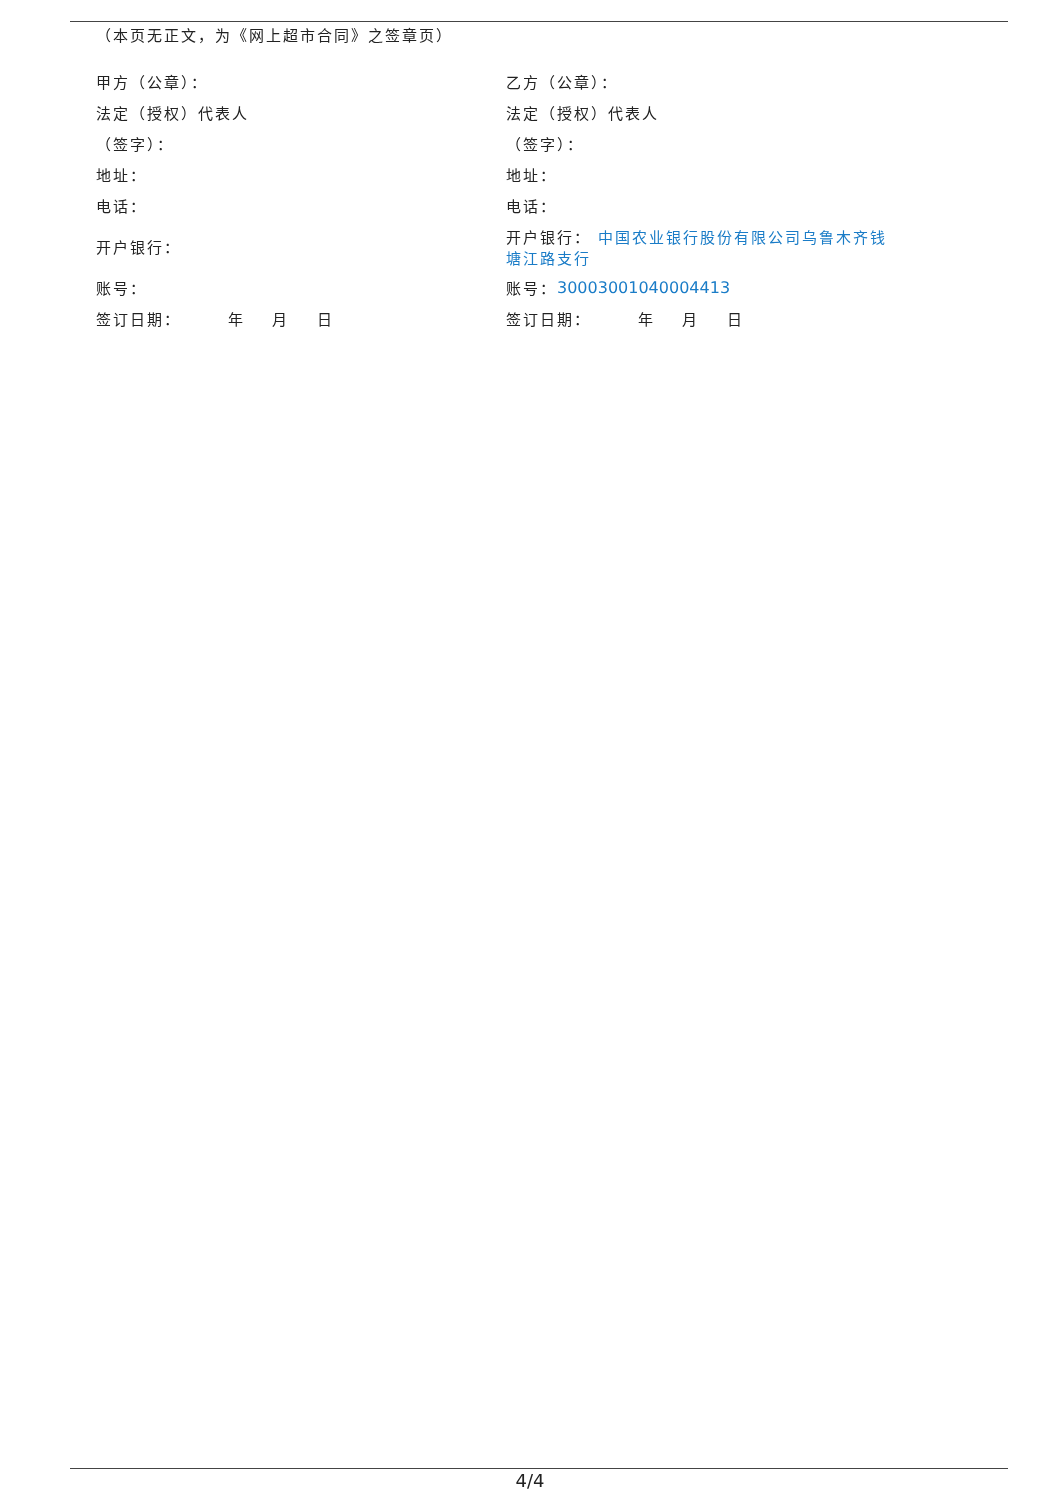（本页无正文，为《网上超市合同》之签章页）
甲方（公章）：
乙方（公章）：
法定（授权）代表人
法定（授权）代表人
（签字）：
（签字）：
地址：
地址：
电话：
电话：
开户银行：
开户银行： 中国农业银行股份有限公司乌鲁木齐钱塘江路支行
账号：
账号： 30003001040004413
签订日期： 年 月 日
签订日期： 年 月 日
4/4